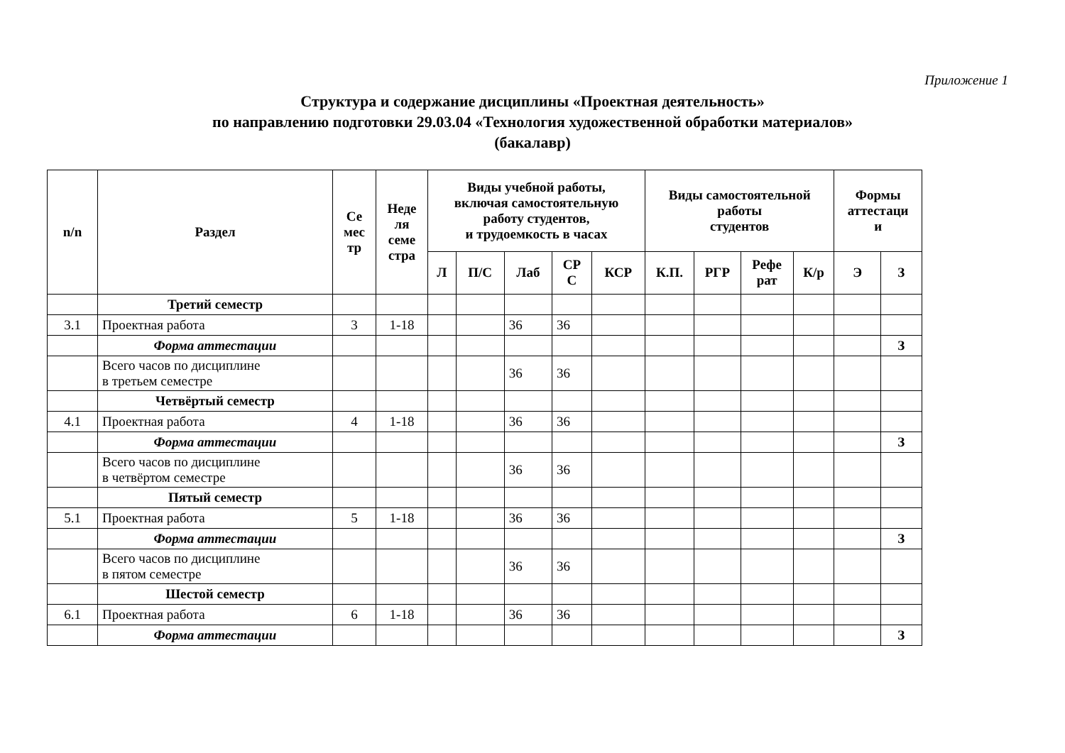Приложение 1
Структура и содержание дисциплины «Проектная деятельность»
по направлению подготовки 29.03.04 «Технология художественной обработки материалов»
(бакалавр)
| n/n | Раздел | Се мес тр | Неде ля семе стра | Виды учебной работы, включая самостоятельную работу студентов, и трудоемкость в часах | | | | | Виды самостоятельной работы студентов | | | | Формы аттестаци и | |
| --- | --- | --- | --- | --- | --- | --- | --- | --- | --- | --- | --- | --- | --- | --- |
| | | | | Л | П/С | Лаб | СР С | КСР | К.П. | РГР | Рефе рат | К/р | Э | З |
| | Третий семестр | | | | | | | | | | | | | |
| 3.1 | Проектная работа | 3 | 1-18 | | | 36 | 36 | | | | | | | |
| | Форма аттестации | | | | | | | | | | | | | З |
| | Всего часов по дисциплине в третьем семестре | | | | | 36 | 36 | | | | | | | |
| | Четвёртый семестр | | | | | | | | | | | | | |
| 4.1 | Проектная работа | 4 | 1-18 | | | 36 | 36 | | | | | | | |
| | Форма аттестации | | | | | | | | | | | | | З |
| | Всего часов по дисциплине в четвёртом семестре | | | | | 36 | 36 | | | | | | | |
| | Пятый семестр | | | | | | | | | | | | | |
| 5.1 | Проектная работа | 5 | 1-18 | | | 36 | 36 | | | | | | | |
| | Форма аттестации | | | | | | | | | | | | | З |
| | Всего часов по дисциплине в пятом семестре | | | | | 36 | 36 | | | | | | | |
| | Шестой семестр | | | | | | | | | | | | | |
| 6.1 | Проектная работа | 6 | 1-18 | | | 36 | 36 | | | | | | | |
| | Форма аттестации | | | | | | | | | | | | | З |